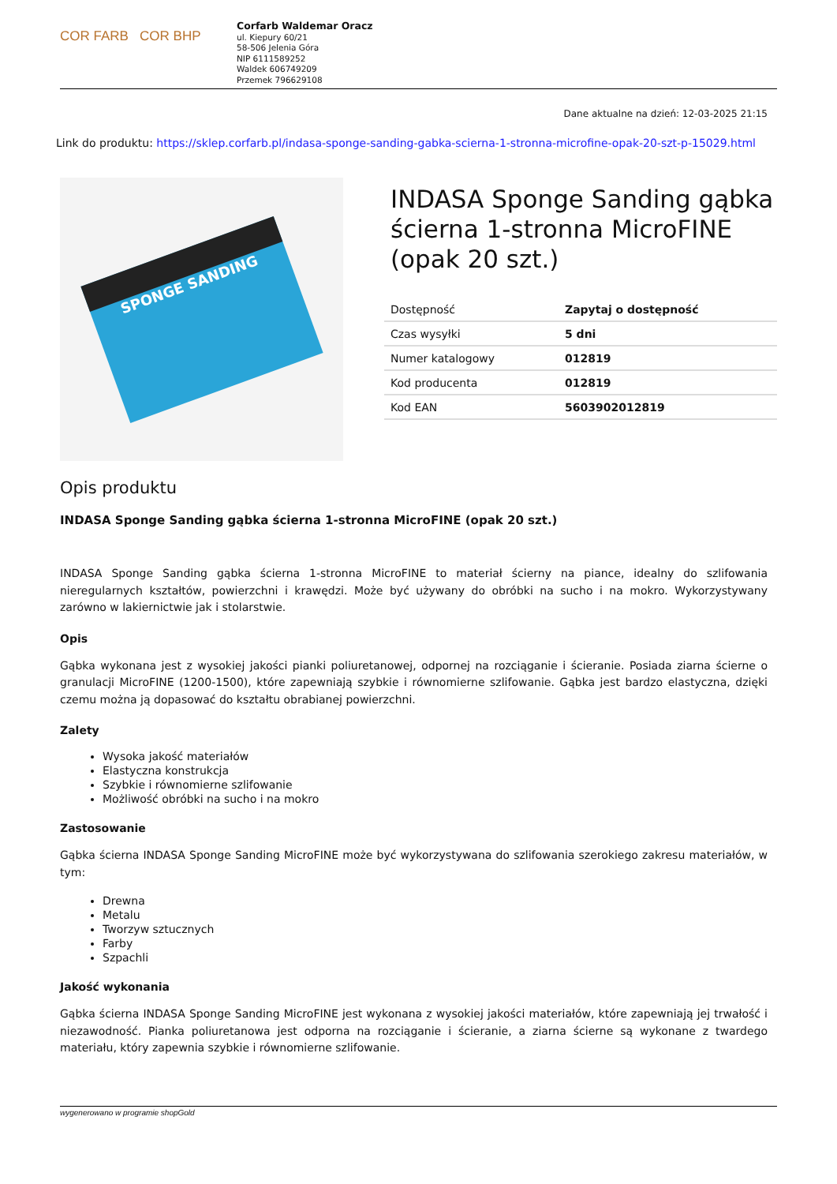COR FARB COR BHP
Corfarb Waldemar Oracz
ul. Kiepury 60/21
58-506 Jelenia Góra
NIP 6111589252
Waldek 606749209
Przemek 796629108
Dane aktualne na dzień: 12-03-2025 21:15
Link do produktu: https://sklep.corfarb.pl/indasa-sponge-sanding-gabka-scierna-1-stronna-microfine-opak-20-szt-p-15029.html
SPONGE SANDING
INDASA Sponge Sanding gąbka ścierna 1-stronna MicroFINE (opak 20 szt.)
| Dostępność | Zapytaj o dostępność |
| Czas wysyłki | 5 dni |
| Numer katalogowy | 012819 |
| Kod producenta | 012819 |
| Kod EAN | 5603902012819 |
Opis produktu
INDASA Sponge Sanding gąbka ścierna 1-stronna MicroFINE (opak 20 szt.)
INDASA Sponge Sanding gąbka ścierna 1-stronna MicroFINE to materiał ścierny na piance, idealny do szlifowania nieregularnych kształtów, powierzchni i krawędzi. Może być używany do obróbki na sucho i na mokro. Wykorzystywany zarówno w lakiernictwie jak i stolarstwie.
Opis
Gąbka wykonana jest z wysokiej jakości pianki poliuretanowej, odpornej na rozciąganie i ścieranie. Posiada ziarna ścierne o granulacji MicroFINE (1200-1500), które zapewniają szybkie i równomierne szlifowanie. Gąbka jest bardzo elastyczna, dzięki czemu można ją dopasować do kształtu obrabianej powierzchni.
Zalety
Wysoka jakość materiałów
Elastyczna konstrukcja
Szybkie i równomierne szlifowanie
Możliwość obróbki na sucho i na mokro
Zastosowanie
Gąbka ścierna INDASA Sponge Sanding MicroFINE może być wykorzystywana do szlifowania szerokiego zakresu materiałów, w tym:
Drewna
Metalu
Tworzyw sztucznych
Farby
Szpachli
Jakość wykonania
Gąbka ścierna INDASA Sponge Sanding MicroFINE jest wykonana z wysokiej jakości materiałów, które zapewniają jej trwałość i niezawodność. Pianka poliuretanowa jest odporna na rozciąganie i ścieranie, a ziarna ścierne są wykonane z twardego materiału, który zapewnia szybkie i równomierne szlifowanie.
wygenerowano w programie shopGold